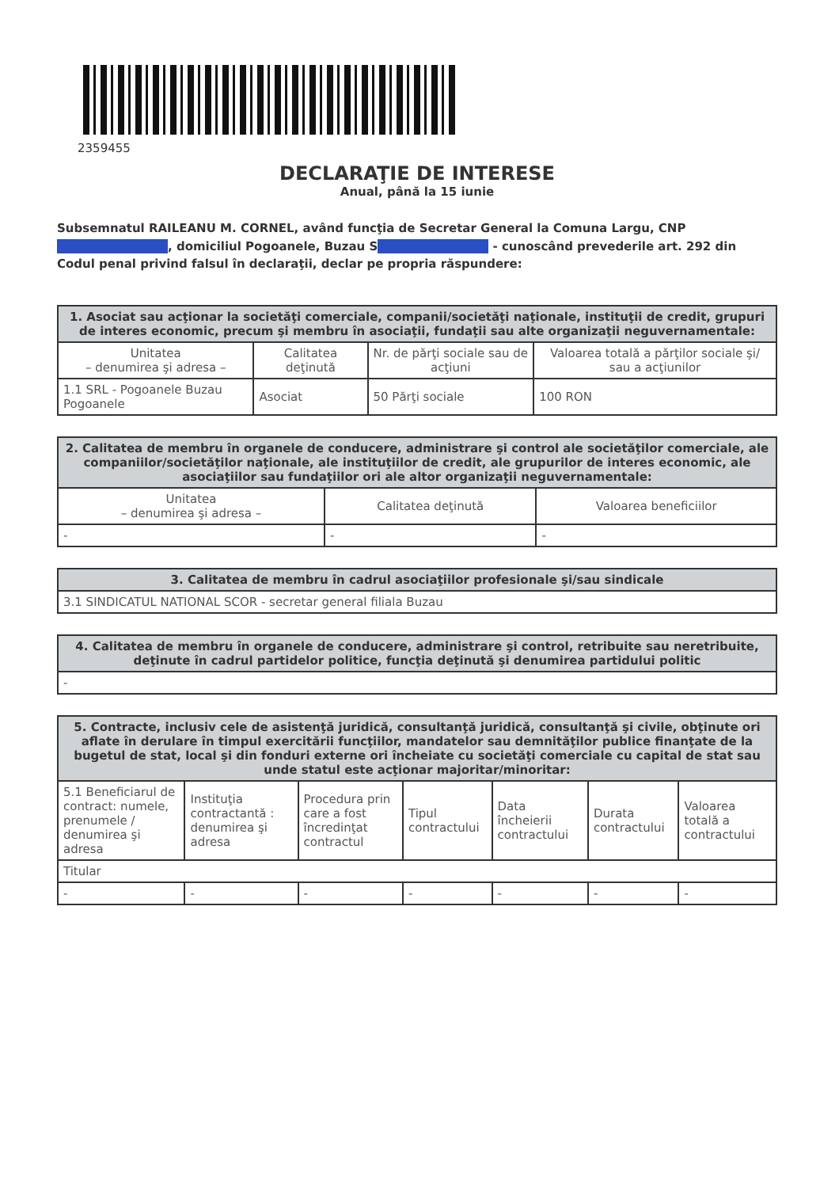2359455
DECLARAŢIE DE INTERESE
Anual, până la 15 iunie
Subsemnatul RAILEANU M. CORNEL, având funcţia de Secretar General la Comuna Largu, CNP , domiciliul Pogoanele, Buzau S - cunoscând prevederile art. 292 din Codul penal privind falsul în declaraţii, declar pe propria răspundere:
| 1. Asociat sau acţionar la societăţi comerciale, companii/societăţi naţionale, instituţii de credit, grupuri de interes economic, precum şi membru în asociaţii, fundaţii sau alte organizaţii neguvernamentale: | | | |
| --- | --- | --- | --- |
| Unitatea – denumirea şi adresa – | Calitatea deţinută | Nr. de părţi sociale sau de acţiuni | Valoarea totală a părţilor sociale şi/ sau a acţiunilor |
| 1.1 SRL - Pogoanele Buzau Pogoanele | Asociat | 50 Părţi sociale | 100 RON |
| 2. Calitatea de membru în organele de conducere, administrare şi control ale societăţilor comerciale, ale companiilor/societăţilor naţionale, ale instituţiilor de credit, ale grupurilor de interes economic, ale asociaţiilor sau fundaţiilor ori ale altor organizaţii neguvernamentale: | | |
| --- | --- | --- |
| Unitatea – denumirea şi adresa – | Calitatea deţinută | Valoarea beneficiilor |
| - | - | - |
| 3. Calitatea de membru în cadrul asociaţiilor profesionale şi/sau sindicale |
| --- |
| 3.1 SINDICATUL NATIONAL SCOR - secretar general filiala Buzau |
| 4. Calitatea de membru în organele de conducere, administrare şi control, retribuite sau neretribuite, deţinute în cadrul partidelor politice, funcţia deţinută şi denumirea partidului politic |
| --- |
| - |
| 5. Contracte, inclusiv cele de asistenţă juridică, consultanţă juridică, consultanţă şi civile, obţinute ori aflate în derulare în timpul exercitării funcţiilor, mandatelor sau demnităţilor publice finanţate de la bugetul de stat, local şi din fonduri externe ori încheiate cu societăţi comerciale cu capital de stat sau unde statul este acţionar majoritar/minoritar: | | | | | | |
| --- | --- | --- | --- | --- | --- | --- |
| 5.1 Beneficiarul de contract: numele, prenumele / denumirea şi adresa | Instituţia contractantă : denumirea şi adresa | Procedura prin care a fost încredinţat contractul | Tipul contractului | Data încheierii contractului | Durata contractului | Valoarea totală a contractului |
| Titular | | | | | | |
| - | - | - | - | - | - | - |